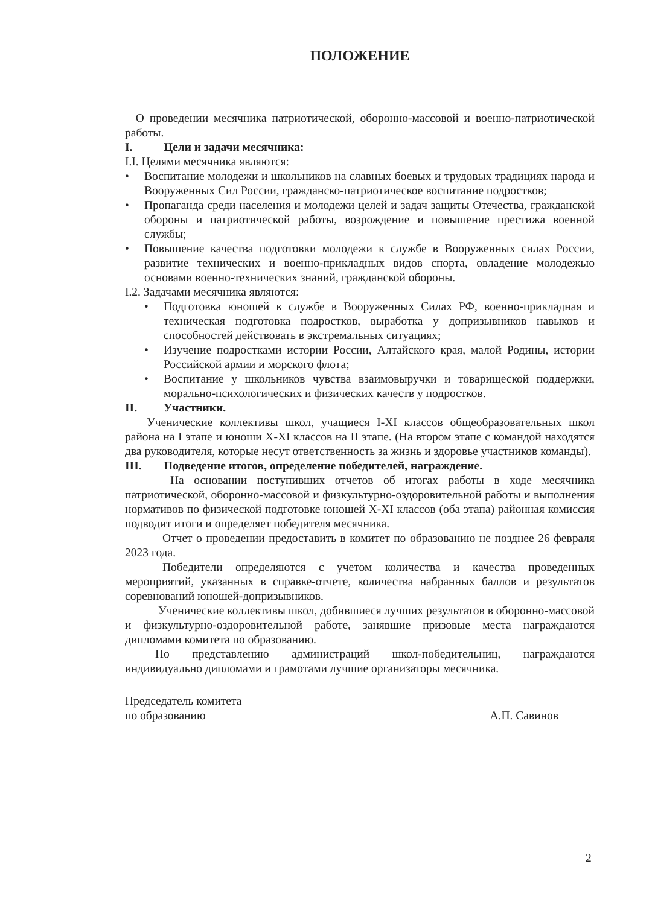ПОЛОЖЕНИЕ
О проведении месячника патриотической, оборонно-массовой и военно-патриотической работы.
I. Цели и задачи месячника:
I.I. Целями месячника являются:
• Воспитание молодежи и школьников на славных боевых и трудовых традициях народа и Вооруженных Сил России, гражданско-патриотическое воспитание подростков;
• Пропаганда среди населения и молодежи целей и задач защиты Отечества, гражданской обороны и патриотической работы, возрождение и повышение престижа военной службы;
• Повышение качества подготовки молодежи к службе в Вооруженных силах России, развитие технических и военно-прикладных видов спорта, овладение молодежью основами военно-технических знаний, гражданской обороны.
I.2. Задачами месячника являются:
• Подготовка юношей к службе в Вооруженных Силах РФ, военно-прикладная и техническая подготовка подростков, выработка у допризывников навыков и способностей действовать в экстремальных ситуациях;
• Изучение подростками истории России, Алтайского края, малой Родины, истории Российской армии и морского флота;
• Воспитание у школьников чувства взаимовыручки и товарищеской поддержки, морально-психологических и физических качеств у подростков.
II. Участники.
Ученические коллективы школ, учащиеся I-XI классов общеобразовательных школ района на I этапе и юноши X-XI классов на II этапе. (На втором этапе с командой находятся два руководителя, которые несут ответственность за жизнь и здоровье участников команды).
III. Подведение итогов, определение победителей, награждение.
На основании поступивших отчетов об итогах работы в ходе месячника патриотической, оборонно-массовой и физкультурно-оздоровительной работы и выполнения нормативов по физической подготовке юношей X-XI классов (оба этапа) районная комиссия подводит итоги и определяет победителя месячника.
Отчет о проведении предоставить в комитет по образованию не позднее 26 февраля 2023 года.
Победители определяются с учетом количества и качества проведенных мероприятий, указанных в справке-отчете, количества набранных баллов и результатов соревнований юношей-допризывников.
Ученические коллективы школ, добившиеся лучших результатов в оборонно-массовой и физкультурно-оздоровительной работе, занявшие призовые места награждаются дипломами комитета по образованию.
По представлению администраций школ-победительниц, награждаются индивидуально дипломами и грамотами лучшие организаторы месячника.
Председатель комитета
по образованию
А.П. Савинов
2